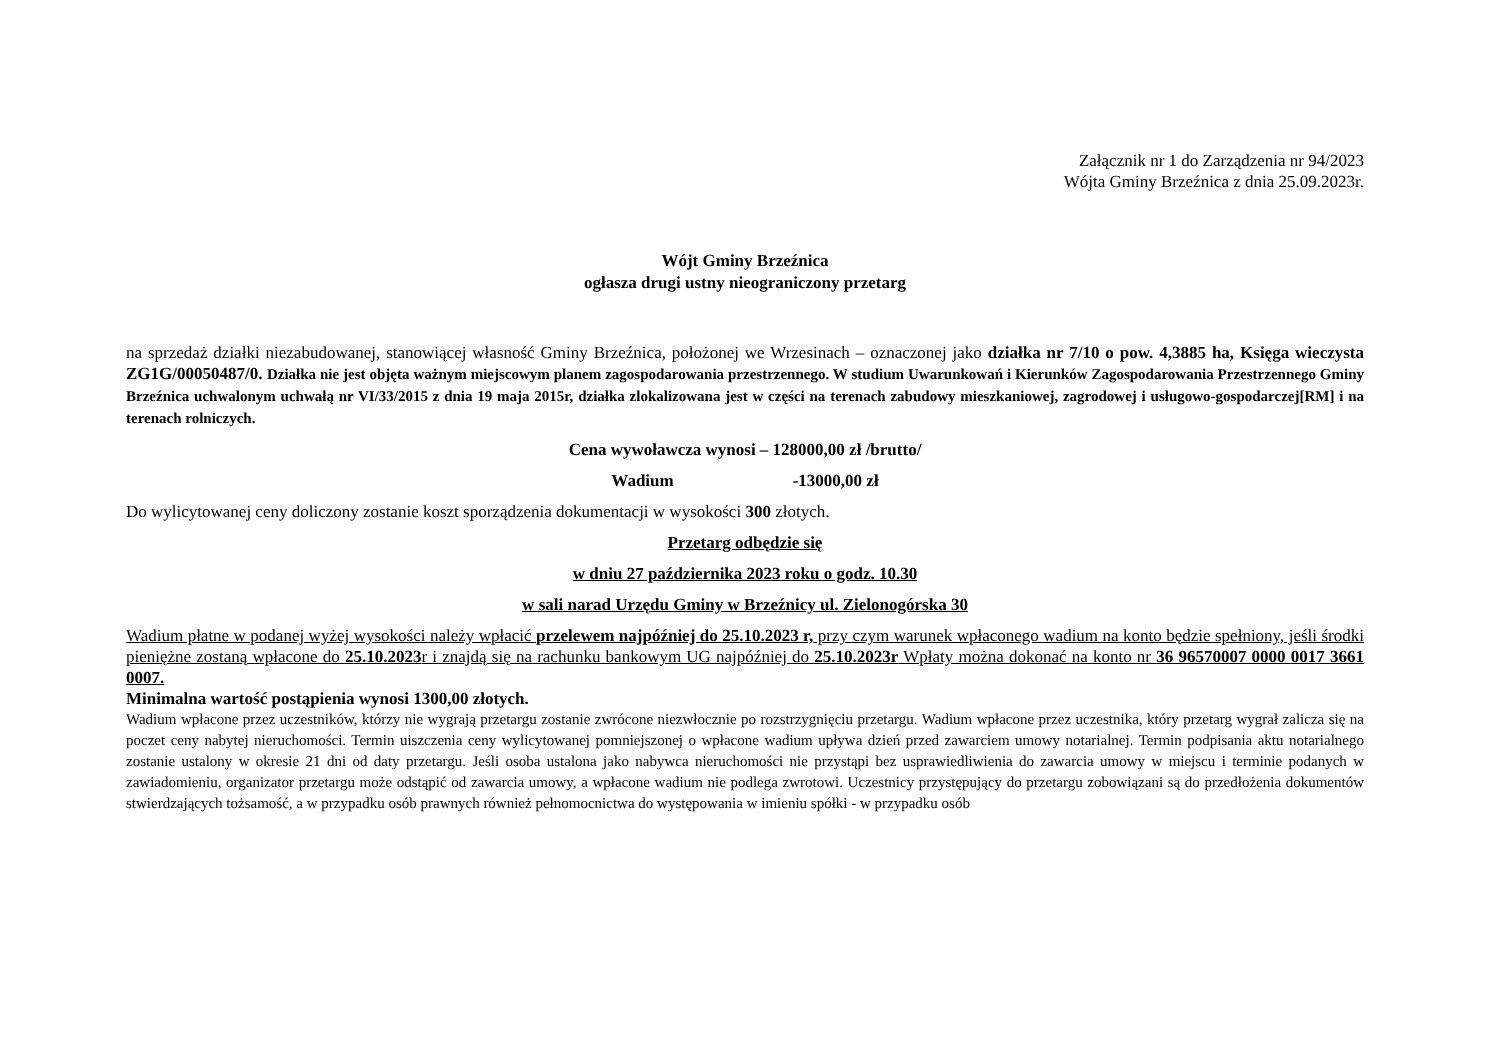Załącznik nr 1 do Zarządzenia nr 94/2023
Wójta Gminy Brzeźnica z dnia 25.09.2023r.
Wójt Gminy Brzeźnica
ogłasza drugi ustny nieograniczony przetarg
na sprzedaż działki niezabudowanej, stanowiącej własność Gminy Brzeźnica, położonej we Wrzesinach – oznaczonej jako działka nr 7/10 o pow. 4,3885 ha, Księga wieczysta ZG1G/00050487/0. Działka nie jest objęta ważnym miejscowym planem zagospodarowania przestrzennego. W studium Uwarunkowań i Kierunków Zagospodarowania Przestrzennego Gminy Brzeźnica uchwalonym uchwałą nr VI/33/2015 z dnia 19 maja 2015r, działka zlokalizowana jest w części na terenach zabudowy mieszkaniowej, zagrodowej i usługowo-gospodarczej[RM] i na terenach rolniczych.
Cena wywoławcza wynosi – 128000,00 zł /brutto/
Wadium -13000,00 zł
Do wylicytowanej ceny doliczony zostanie koszt sporządzenia dokumentacji w wysokości 300 złotych.
Przetarg odbędzie się
w dniu 27 października 2023 roku o godz. 10.30
w sali narad Urzędu Gminy w Brzeźnicy ul. Zielonogórska 30
Wadium płatne w podanej wyżej wysokości należy wpłacić przelewem najpóźniej do 25.10.2023 r, przy czym warunek wpłaconego wadium na konto będzie spełniony, jeśli środki pieniężne zostaną wpłacone do 25.10.2023r i znajdą się na rachunku bankowym UG najpóźniej do 25.10.2023r Wpłaty można dokonać na konto nr 36 96570007 0000 0017 3661 0007.
Minimalna wartość postąpienia wynosi 1300,00 złotych.
Wadium wpłacone przez uczestników, którzy nie wygrają przetargu zostanie zwrócone niezwłocznie po rozstrzygnięciu przetargu. Wadium wpłacone przez uczestnika, który przetarg wygrał zalicza się na poczet ceny nabytej nieruchomości. Termin uiszczenia ceny wylicytowanej pomniejszonej o wpłacone wadium upływa dzień przed zawarciem umowy notarialnej. Termin podpisania aktu notarialnego zostanie ustalony w okresie 21 dni od daty przetargu. Jeśli osoba ustalona jako nabywca nieruchomości nie przystąpi bez usprawiedliwienia do zawarcia umowy w miejscu i terminie podanych w zawiadomieniu, organizator przetargu może odstąpić od zawarcia umowy, a wpłacone wadium nie podlega zwrotowi. Uczestnicy przystępujący do przetargu zobowiązani są do przedłożenia dokumentów stwierdzających tożsamość, a w przypadku osób prawnych również pełnomocnictwa do występowania w imieniu spółki - w przypadku osób